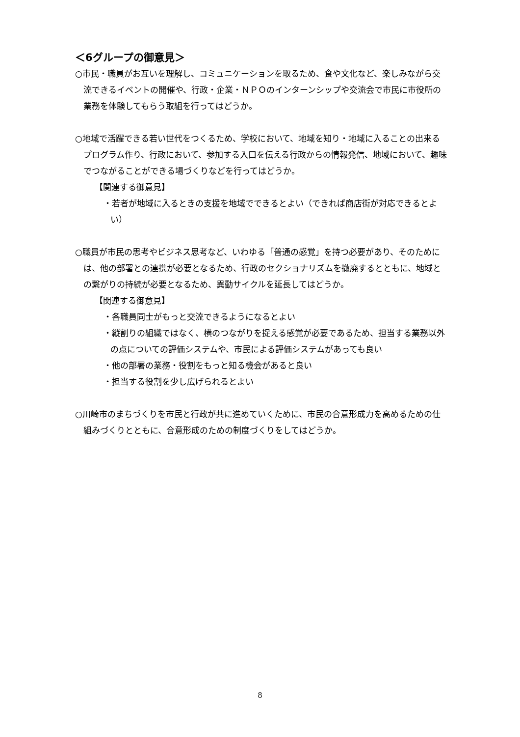＜6グループの御意見＞
○市民・職員がお互いを理解し、コミュニケーションを取るため、食や文化など、楽しみながら交流できるイベントの開催や、行政・企業・ＮＰＯのインターンシップや交流会で市民に市役所の業務を体験してもらう取組を行ってはどうか。
○地域で活躍できる若い世代をつくるため、学校において、地域を知り・地域に入ることの出来るプログラム作り、行政において、参加する入口を伝える行政からの情報発信、地域において、趣味でつながることができる場づくりなどを行ってはどうか。
【関連する御意見】
・若者が地域に入るときの支援を地域でできるとよい（できれば商店街が対応できるとよい）
○職員が市民の思考やビジネス思考など、いわゆる「普通の感覚」を持つ必要があり、そのためには、他の部署との連携が必要となるため、行政のセクショナリズムを撤廃するとともに、地域との繋がりの持続が必要となるため、異動サイクルを延長してはどうか。
【関連する御意見】
・各職員同士がもっと交流できるようになるとよい
・縦割りの組織ではなく、横のつながりを捉える感覚が必要であるため、担当する業務以外の点についての評価システムや、市民による評価システムがあっても良い
・他の部署の業務・役割をもっと知る機会があると良い
・担当する役割を少し広げられるとよい
○川崎市のまちづくりを市民と行政が共に進めていくために、市民の合意形成力を高めるための仕組みづくりとともに、合意形成のための制度づくりをしてはどうか。
8